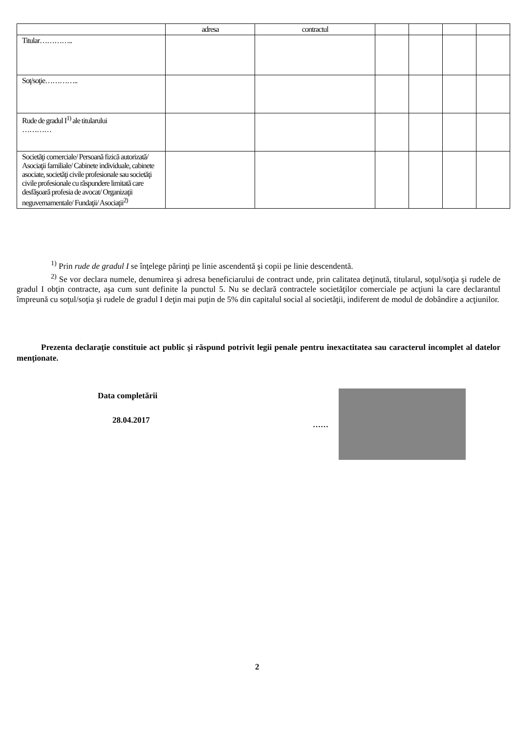| | adresa | contractul | | | | |
| --- | --- | --- | --- | --- | --- | --- |
| Titular………….. | | | | | | |
| Soţ/soţie………….. | | | | | | |
| Rude de gradul I<sup>1)</sup> ale titularului ………… | | | | | | |
| Societăţi comerciale/ Persoană fizică autorizată/ Asociaţii familiale/ Cabinete individuale, cabinete asociate, societăţi civile profesionale sau societăţi civile profesionale cu răspundere limitată care desfăşoară profesia de avocat/ Organizaţii neguvernamentale/ Fundaţii/ Asociaţii<sup>2)</sup> | | | | | | |
<sup>1)</sup> Prin rude de gradul I se înţelege părinţi pe linie ascendentă şi copii pe linie descendentă.
<sup>2)</sup> Se vor declara numele, denumirea şi adresa beneficiarului de contract unde, prin calitatea deţinută, titularul, soţul/soţia şi rudele de gradul I obţin contracte, aşa cum sunt definite la punctul 5. Nu se declară contractele societăţilor comerciale pe acţiuni la care declarantul împreună cu soţul/soţia şi rudele de gradul I deţin mai puţin de 5% din capitalul social al societăţii, indiferent de modul de dobândire a acţiunilor.
Prezenta declaraţie constituie act public şi răspund potrivit legii penale pentru inexactitatea sau caracterul incomplet al datelor menţionate.
Data completării
28.04.2017
……
2